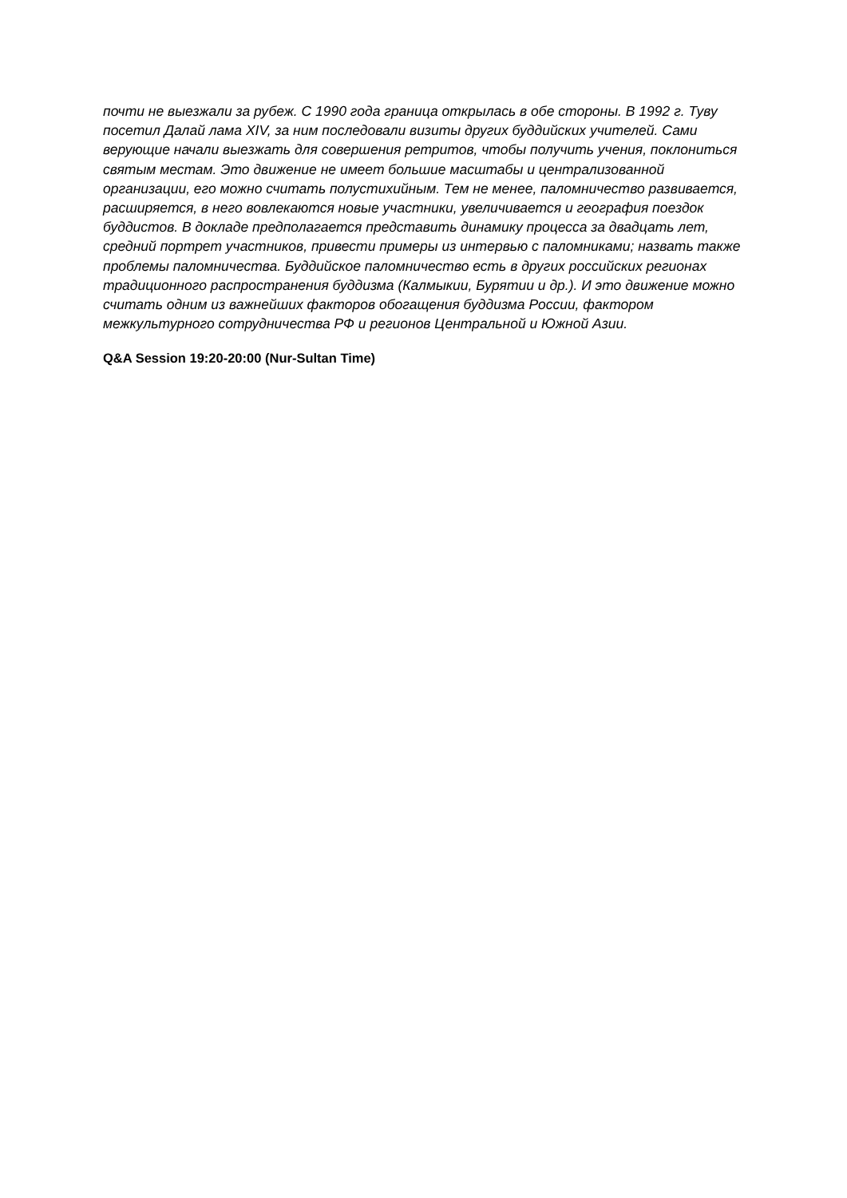почти не выезжали за рубеж. С 1990 года граница открылась в обе стороны. В 1992 г. Туву посетил Далай лама XIV, за ним последовали визиты других буддийских учителей. Сами верующие начали выезжать для совершения ретритов, чтобы получить учения, поклониться святым местам. Это движение не имеет большие масштабы и централизованной организации, его можно считать полустихийным. Тем не менее, паломничество развивается, расширяется, в него вовлекаются новые участники, увеличивается и география поездок буддистов. В докладе предполагается представить динамику процесса за двадцать лет, средний портрет участников, привести примеры из интервью с паломниками; назвать также проблемы паломничества. Буддийское паломничество есть в других российских регионах традиционного распространения буддизма (Калмыкии, Бурятии и др.). И это движение можно считать одним из важнейших факторов обогащения буддизма России, фактором межкультурного сотрудничества РФ и регионов Центральной и Южной Азии.
Q&A Session 19:20-20:00 (Nur-Sultan Time)